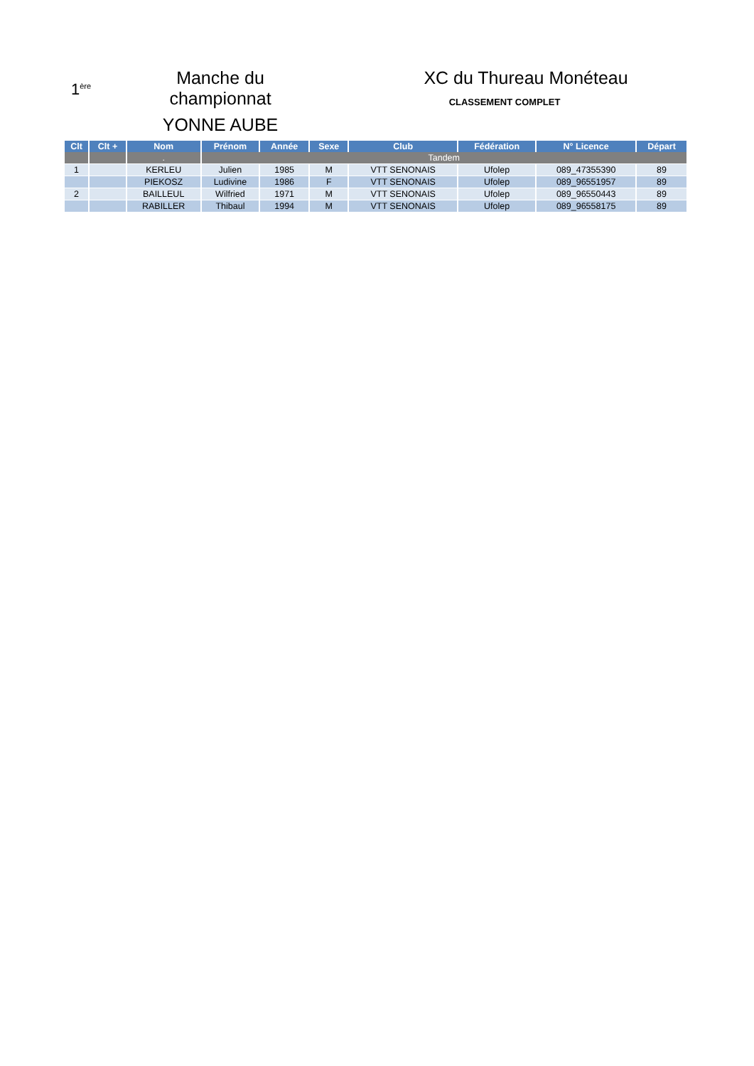1<sup>ère</sup>
Manche du championnat
YONNE AUBE
XC du Thureau Monéteau
CLASSEMENT COMPLET
| Clt | Clt + | Nom | Prénom | Année | Sexe | Club | Fédération | N° Licence | Départ |
| --- | --- | --- | --- | --- | --- | --- | --- | --- | --- |
| | | . | Tandem | | | | | | |
| 1 | | KERLEU | Julien | 1985 | M | VTT SENONAIS | Ufolep | 089_47355390 | 89 |
| | | PIEKOSZ | Ludivine | 1986 | F | VTT SENONAIS | Ufolep | 089_96551957 | 89 |
| 2 | | BAILLEUL | Wilfried | 1971 | M | VTT SENONAIS | Ufolep | 089_96550443 | 89 |
| | | RABILLER | Thibaul | 1994 | M | VTT SENONAIS | Ufolep | 089_96558175 | 89 |